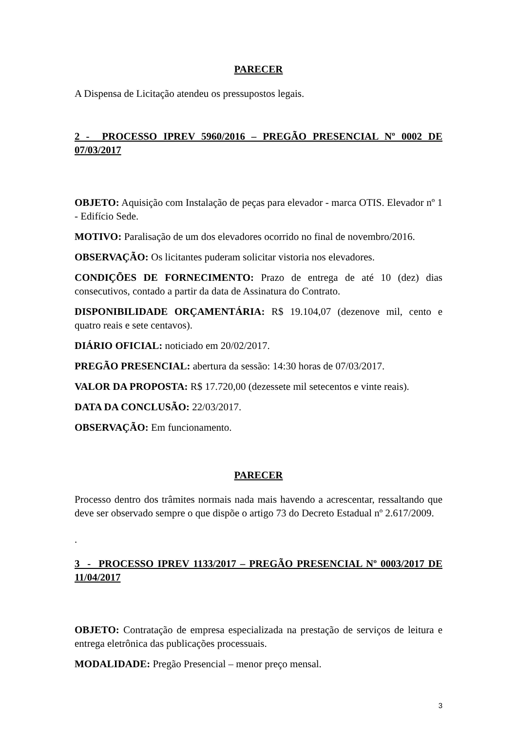PARECER
A Dispensa de Licitação atendeu os pressupostos legais.
2 - PROCESSO IPREV 5960/2016 – PREGÃO PRESENCIAL Nº 0002 DE 07/03/2017
OBJETO: Aquisição com Instalação de peças para elevador - marca OTIS. Elevador nº 1 - Edifício Sede.
MOTIVO: Paralisação de um dos elevadores ocorrido no final de novembro/2016.
OBSERVAÇÃO: Os licitantes puderam solicitar vistoria nos elevadores.
CONDIÇÕES DE FORNECIMENTO: Prazo de entrega de até 10 (dez) dias consecutivos, contado a partir da data de Assinatura do Contrato.
DISPONIBILIDADE ORÇAMENTÁRIA: R$ 19.104,07 (dezenove mil, cento e quatro reais e sete centavos).
DIÁRIO OFICIAL: noticiado em 20/02/2017.
PREGÃO PRESENCIAL: abertura da sessão: 14:30 horas de 07/03/2017.
VALOR DA PROPOSTA: R$ 17.720,00 (dezessete mil setecentos e vinte reais).
DATA DA CONCLUSÃO: 22/03/2017.
OBSERVAÇÃO: Em funcionamento.
PARECER
Processo dentro dos trâmites normais nada mais havendo a acrescentar, ressaltando que deve ser observado sempre o que dispõe o artigo 73 do Decreto Estadual nº 2.617/2009.
.
3 - PROCESSO IPREV 1133/2017 – PREGÃO PRESENCIAL Nº 0003/2017 DE 11/04/2017
OBJETO: Contratação de empresa especializada na prestação de serviços de leitura e entrega eletrônica das publicações processuais.
MODALIDADE: Pregão Presencial – menor preço mensal.
3